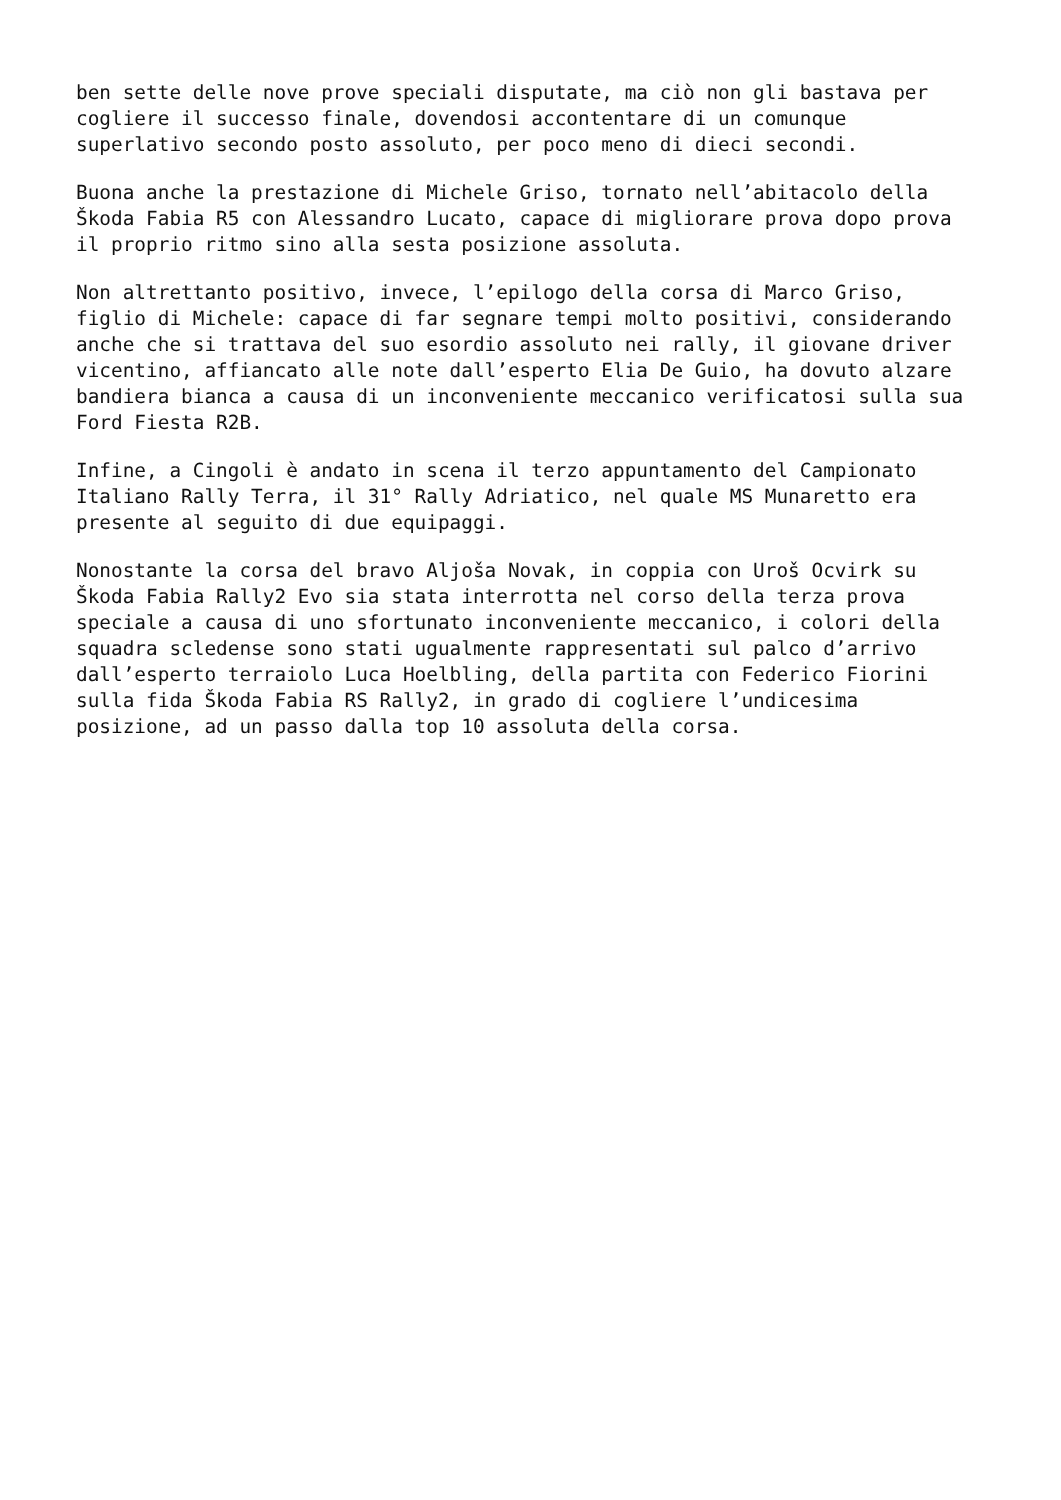ben sette delle nove prove speciali disputate, ma ciò non gli bastava per cogliere il successo finale, dovendosi accontentare di un comunque superlativo secondo posto assoluto, per poco meno di dieci secondi.
Buona anche la prestazione di Michele Griso, tornato nell’abitacolo della Škoda Fabia R5 con Alessandro Lucato, capace di migliorare prova dopo prova il proprio ritmo sino alla sesta posizione assoluta.
Non altrettanto positivo, invece, l’epilogo della corsa di Marco Griso, figlio di Michele: capace di far segnare tempi molto positivi, considerando anche che si trattava del suo esordio assoluto nei rally, il giovane driver vicentino, affiancato alle note dall’esperto Elia De Guio, ha dovuto alzare bandiera bianca a causa di un inconveniente meccanico verificatosi sulla sua Ford Fiesta R2B.
Infine, a Cingoli è andato in scena il terzo appuntamento del Campionato Italiano Rally Terra, il 31° Rally Adriatico, nel quale MS Munaretto era presente al seguito di due equipaggi.
Nonostante la corsa del bravo Aljoša Novak, in coppia con Uroš Ocvirk su Škoda Fabia Rally2 Evo sia stata interrotta nel corso della terza prova speciale a causa di uno sfortunato inconveniente meccanico, i colori della squadra scledense sono stati ugualmente rappresentati sul palco d’arrivo dall’esperto terraiolo Luca Hoelbling, della partita con Federico Fiorini sulla fida Škoda Fabia RS Rally2, in grado di cogliere l’undicesima posizione, ad un passo dalla top 10 assoluta della corsa.